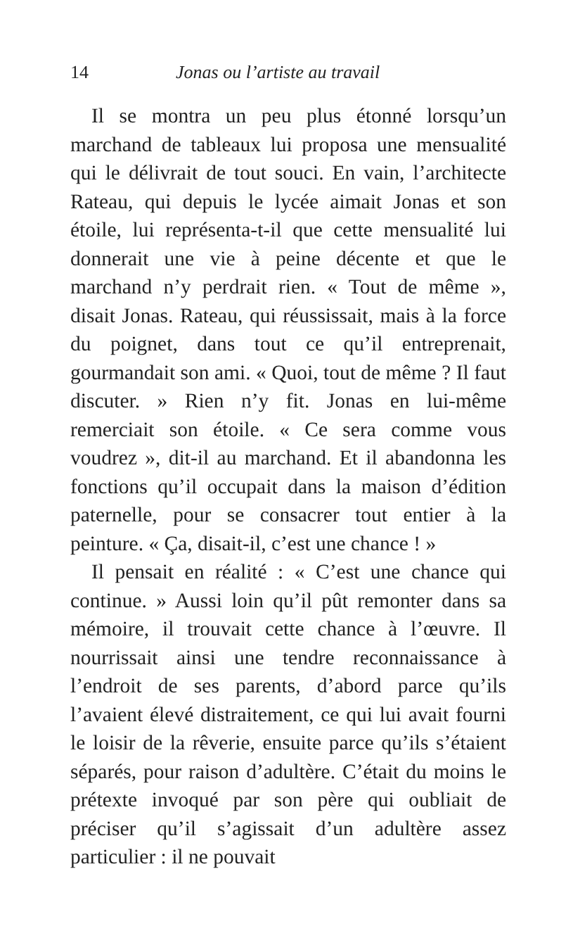14 Jonas ou l’artiste au travail
Il se montra un peu plus étonné lorsqu’un marchand de tableaux lui proposa une mensualité qui le délivrait de tout souci. En vain, l’architecte Rateau, qui depuis le lycée aimait Jonas et son étoile, lui représenta-t-il que cette mensualité lui donnerait une vie à peine décente et que le marchand n’y perdrait rien. « Tout de même », disait Jonas. Rateau, qui réussissait, mais à la force du poignet, dans tout ce qu’il entreprenait, gourmandait son ami. « Quoi, tout de même ? Il faut discuter. » Rien n’y fit. Jonas en lui-même remerciait son étoile. « Ce sera comme vous voudrez », dit-il au marchand. Et il abandonna les fonctions qu’il occupait dans la maison d’édition paternelle, pour se consacrer tout entier à la peinture. « Ça, disait-il, c’est une chance ! »
Il pensait en réalité : « C’est une chance qui continue. » Aussi loin qu’il pût remonter dans sa mémoire, il trouvait cette chance à l’œuvre. Il nourrissait ainsi une tendre reconnaissance à l’endroit de ses parents, d’abord parce qu’ils l’avaient élevé distraitement, ce qui lui avait fourni le loisir de la rêverie, ensuite parce qu’ils s’étaient séparés, pour raison d’adultère. C’était du moins le prétexte invoqué par son père qui oubliait de préciser qu’il s’agissait d’un adultère assez particulier : il ne pouvait